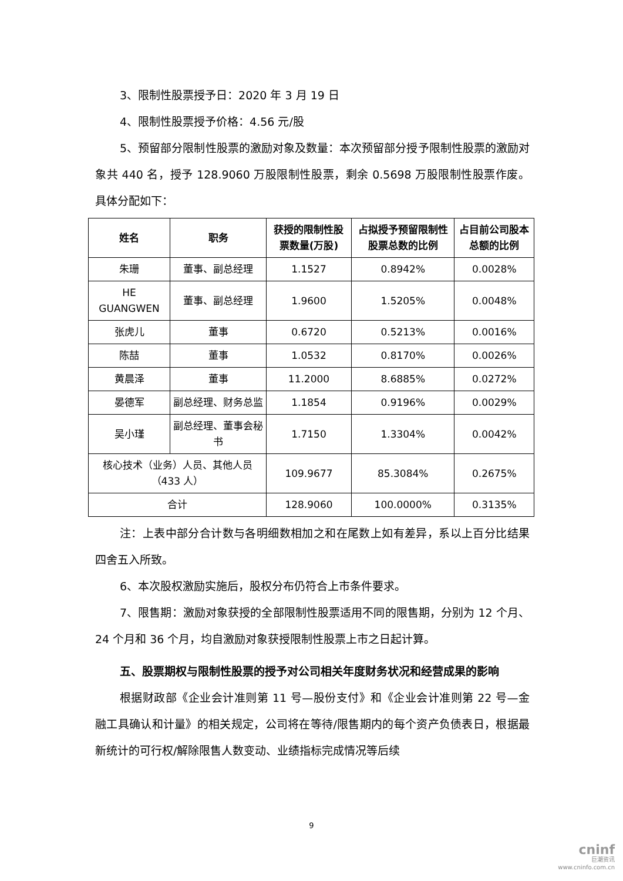3、限制性股票授予日：2020 年 3 月 19 日
4、限制性股票授予价格：4.56 元/股
5、预留部分限制性股票的激励对象及数量：本次预留部分授予限制性股票的激励对象共 440 名，授予 128.9060 万股限制性股票，剩余 0.5698 万股限制性股票作废。具体分配如下：
| 姓名 | 职务 | 获授的限制性股票数量(万股) | 占拟授予预留限制性股票总数的比例 | 占目前公司股本总额的比例 |
| --- | --- | --- | --- | --- |
| 朱珊 | 董事、副总经理 | 1.1527 | 0.8942% | 0.0028% |
| HE GUANGWEN | 董事、副总经理 | 1.9600 | 1.5205% | 0.0048% |
| 张虎儿 | 董事 | 0.6720 | 0.5213% | 0.0016% |
| 陈喆 | 董事 | 1.0532 | 0.8170% | 0.0026% |
| 黄晨泽 | 董事 | 11.2000 | 8.6885% | 0.0272% |
| 晏德军 | 副总经理、财务总监 | 1.1854 | 0.9196% | 0.0029% |
| 吴小瑾 | 副总经理、董事会秘书 | 1.7150 | 1.3304% | 0.0042% |
| 核心技术（业务）人员、其他人员（433 人） | | 109.9677 | 85.3084% | 0.2675% |
| 合计 | | 128.9060 | 100.0000% | 0.3135% |
注：上表中部分合计数与各明细数相加之和在尾数上如有差异，系以上百分比结果四舍五入所致。
6、本次股权激励实施后，股权分布仍符合上市条件要求。
7、限售期：激励对象获授的全部限制性股票适用不同的限售期，分别为 12 个月、24 个月和 36 个月，均自激励对象获授限制性股票上市之日起计算。
五、股票期权与限制性股票的授予对公司相关年度财务状况和经营成果的影响
根据财政部《企业会计准则第 11 号—股份支付》和《企业会计准则第 22 号—金融工具确认和计量》的相关规定，公司将在等待/限售期内的每个资产负债表日，根据最新统计的可行权/解除限售人数变动、业绩指标完成情况等后续
9
cninf
巨潮资讯
www.cninfo.com.cn